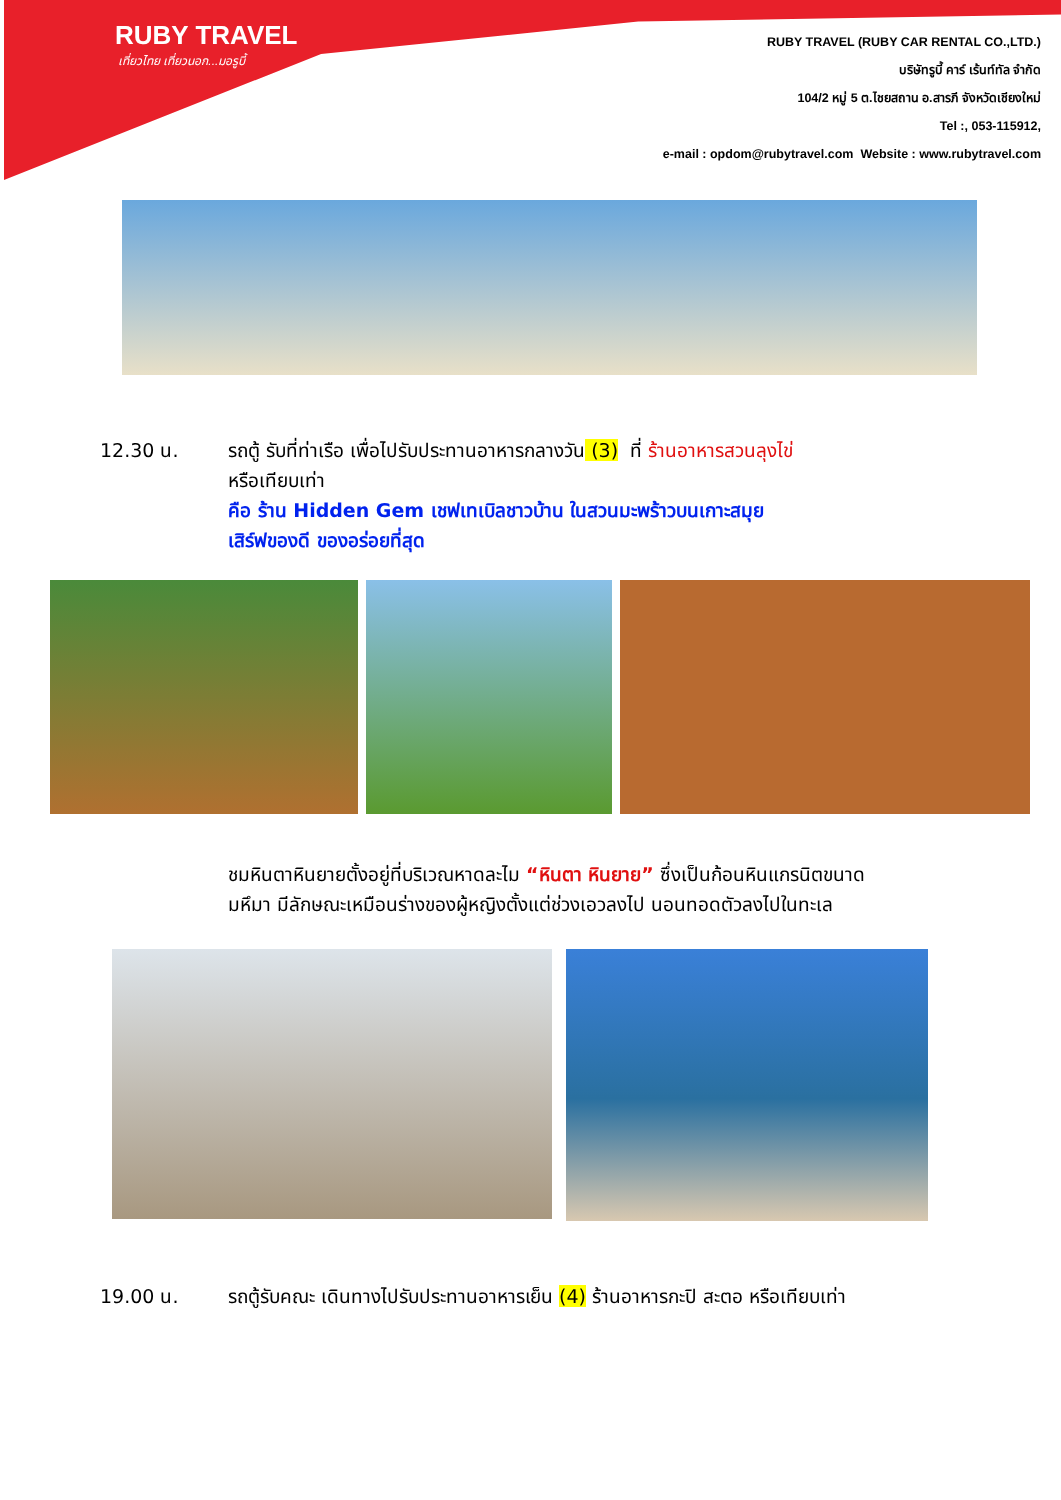RUBY TRAVEL
เที่ยวไทย เที่ยวนอก...มอรูบี้
RUBY TRAVEL (RUBY CAR RENTAL CO.,LTD.)
บริษัทรูบี้ คาร์ เร้นท์ทัล จำกัด
104/2 หมู่ 5 ต.ไชยสถาน อ.สารภี จังหวัดเชียงใหม่
Tel :, 053-115912,
e-mail : opdom@rubytravel.com Website : www.rubytravel.com
12.30 น. รถตู้ รับที่ท่าเรือ เพื่อไปรับประทานอาหารกลางวัน (3) ที่ ร้านอาหารสวนลุงไข่
หรือเทียบเท่า
คือ ร้าน Hidden Gem เชฟเทเบิลชาวบ้าน ในสวนมะพร้าวบนเกาะสมุย
เสิร์ฟของดี ของอร่อยที่สุด
ชมหินตาหินยายตั้งอยู่ที่บริเวณหาดละไม “หินตา หินยาย” ซึ่งเป็นก้อนหินแกรนิตขนาด
มหึมา มีลักษณะเหมือนร่างของผู้หญิงตั้งแต่ช่วงเอวลงไป นอนทอดตัวลงไปในทะเล
19.00 น. รถตู้รับคณะ เดินทางไปรับประทานอาหารเย็น (4) ร้านอาหารกะปิ สะตอ หรือเทียบเท่า